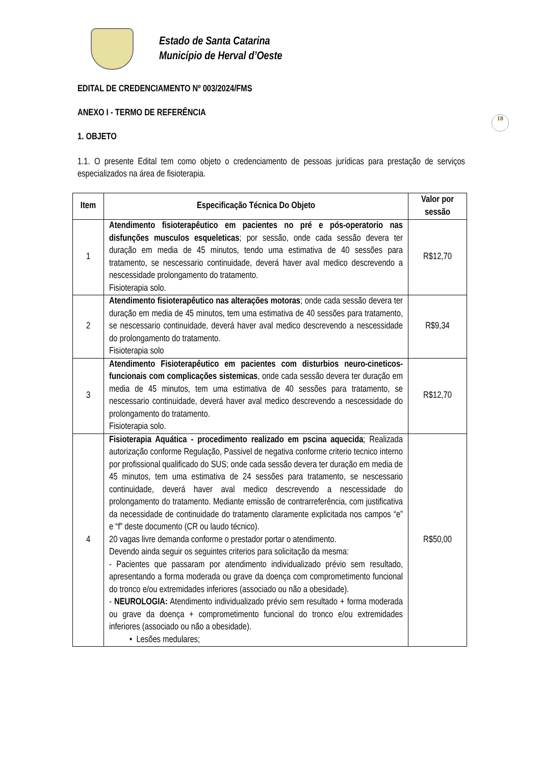Estado de Santa Catarina
Município de Herval d’Oeste
18
EDITAL DE CREDENCIAMENTO Nº 003/2024/FMS
ANEXO I - TERMO DE REFERÊNCIA
1. OBJETO
1.1. O presente Edital tem como objeto o credenciamento de pessoas jurídicas para prestação de serviços especializados na área de fisioterapia.
| Item | Especificação Técnica Do Objeto | Valor por sessão |
| --- | --- | --- |
| 1 | Atendimento fisioterapêutico em pacientes no pré e pós-operatorio nas disfunções musculos esqueleticas ; por sessão, onde cada sessão devera ter duração em media de 45 minutos, tendo uma estimativa de 40 sessões para tratamento, se nescessario continuidade, deverá haver aval medico descrevendo a nescessidade prolongamento do tratamento. Fisioterapia solo. | R$12,70 |
| 2 | Atendimento fisioterapêutico nas alterações motoras ; onde cada sessão devera ter duração em media de 45 minutos, tem uma estimativa de 40 sessões para tratamento, se nescessario continuidade, deverá haver aval medico descrevendo a nescessidade do prolongamento do tratamento. Fisioterapia solo | R$9,34 |
| 3 | Atendimento Fisioterapêutico em pacientes com disturbios neuro-cineticos-funcionais com complicações sistemicas , onde cada sessão devera ter duração em media de 45 minutos, tem uma estimativa de 40 sessões para tratamento, se nescessario continuidade, deverá haver aval medico descrevendo a nescessidade do prolongamento do tratamento. Fisioterapia solo. | R$12,70 |
| 4 | Fisioterapia Aquática - procedimento realizado em pscina aquecida ; Realizada autorização conforme Regulação, Passivel de negativa conforme criterio tecnico interno por profissional qualificado do SUS; onde cada sessão devera ter duração em media de 45 minutos, tem uma estimativa de 24 sessões para tratamento, se nescessario continuidade, deverá haver aval medico descrevendo a nescessidade do prolongamento do tratamento. Mediante emissão de contrarreferência, com justificativa da necessidade de continuidade do tratamento claramente explicitada nos campos “e” e “f” deste documento (CR ou laudo técnico). 20 vagas livre demanda conforme o prestador portar o atendimento. Devendo ainda seguir os seguintes criterios para solicitação da mesma: - Pacientes que passaram por atendimento individualizado prévio sem resultado, apresentando a forma moderada ou grave da doença com comprometimento funcional do tronco e/ou extremidades inferiores (associado ou não a obesidade). - NEUROLOGIA: Atendimento individualizado prévio sem resultado + forma moderada ou grave da doença + comprometimento funcional do tronco e/ou extremidades inferiores (associado ou não a obesidade). • Lesões medulares; | R$50,00 |